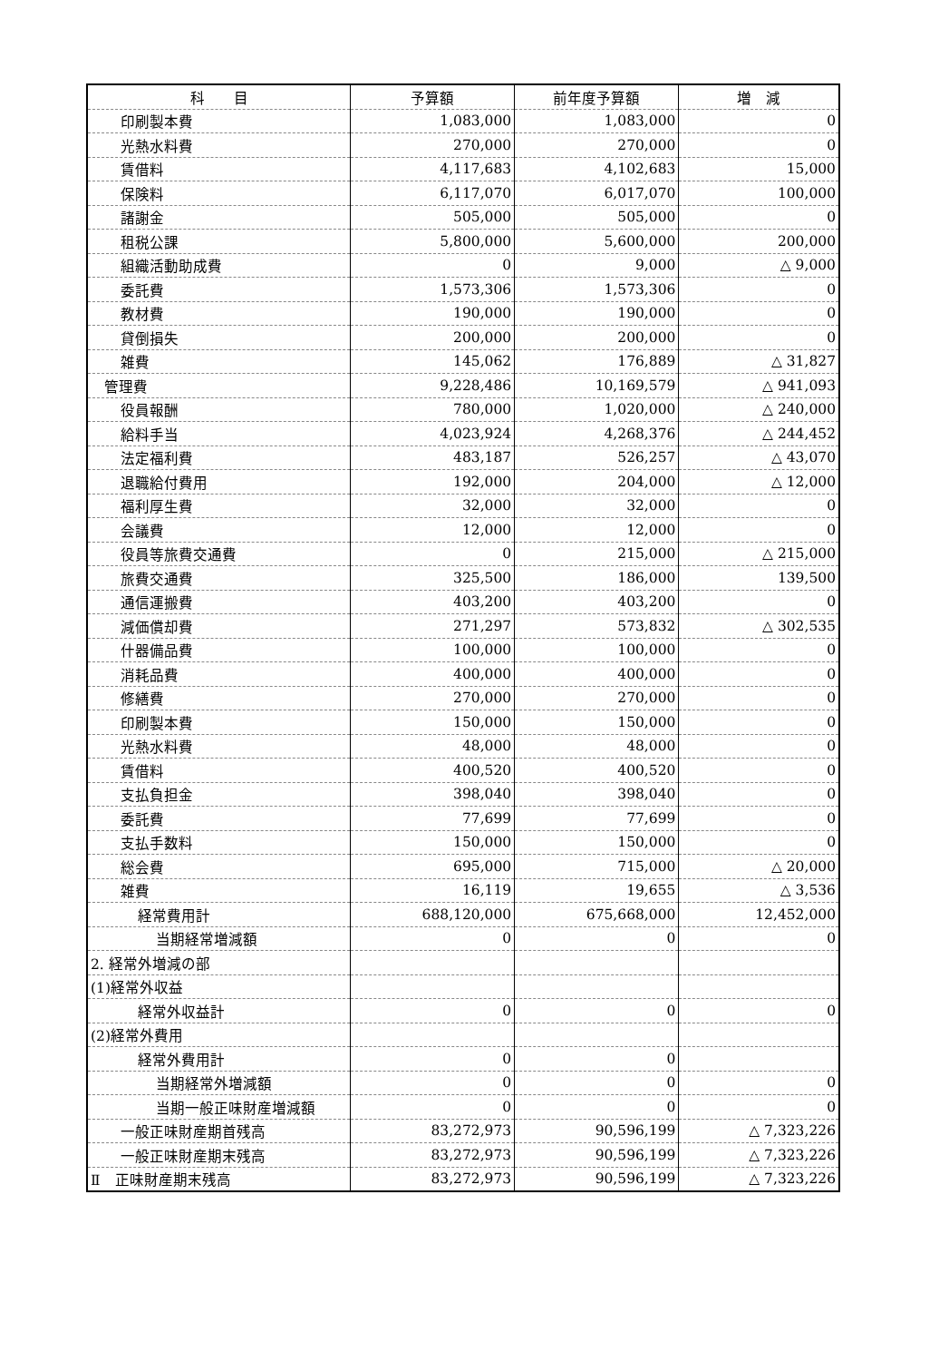| 科 目 | 予算額 | 前年度予算額 | 増 減 |
| --- | --- | --- | --- |
| 印刷製本費 | 1,083,000 | 1,083,000 | 0 |
| 光熱水料費 | 270,000 | 270,000 | 0 |
| 賃借料 | 4,117,683 | 4,102,683 | 15,000 |
| 保険料 | 6,117,070 | 6,017,070 | 100,000 |
| 諸謝金 | 505,000 | 505,000 | 0 |
| 租税公課 | 5,800,000 | 5,600,000 | 200,000 |
| 組織活動助成費 | 0 | 9,000 | △ 9,000 |
| 委託費 | 1,573,306 | 1,573,306 | 0 |
| 教材費 | 190,000 | 190,000 | 0 |
| 貸倒損失 | 200,000 | 200,000 | 0 |
| 雑費 | 145,062 | 176,889 | △ 31,827 |
| 管理費 | 9,228,486 | 10,169,579 | △ 941,093 |
| 役員報酬 | 780,000 | 1,020,000 | △ 240,000 |
| 給料手当 | 4,023,924 | 4,268,376 | △ 244,452 |
| 法定福利費 | 483,187 | 526,257 | △ 43,070 |
| 退職給付費用 | 192,000 | 204,000 | △ 12,000 |
| 福利厚生費 | 32,000 | 32,000 | 0 |
| 会議費 | 12,000 | 12,000 | 0 |
| 役員等旅費交通費 | 0 | 215,000 | △ 215,000 |
| 旅費交通費 | 325,500 | 186,000 | 139,500 |
| 通信運搬費 | 403,200 | 403,200 | 0 |
| 減価償却費 | 271,297 | 573,832 | △ 302,535 |
| 什器備品費 | 100,000 | 100,000 | 0 |
| 消耗品費 | 400,000 | 400,000 | 0 |
| 修繕費 | 270,000 | 270,000 | 0 |
| 印刷製本費 | 150,000 | 150,000 | 0 |
| 光熱水料費 | 48,000 | 48,000 | 0 |
| 賃借料 | 400,520 | 400,520 | 0 |
| 支払負担金 | 398,040 | 398,040 | 0 |
| 委託費 | 77,699 | 77,699 | 0 |
| 支払手数料 | 150,000 | 150,000 | 0 |
| 総会費 | 695,000 | 715,000 | △ 20,000 |
| 雑費 | 16,119 | 19,655 | △ 3,536 |
| 経常費用計 | 688,120,000 | 675,668,000 | 12,452,000 |
| 当期経常増減額 | 0 | 0 | 0 |
| 2. 経常外増減の部 | | | |
| (1)経常外収益 | | | |
| 経常外収益計 | 0 | 0 | 0 |
| (2)経常外費用 | | | |
| 経常外費用計 | 0 | 0 | |
| 当期経常外増減額 | 0 | 0 | 0 |
| 当期一般正味財産増減額 | 0 | 0 | 0 |
| 一般正味財産期首残高 | 83,272,973 | 90,596,199 | △ 7,323,226 |
| 一般正味財産期末残高 | 83,272,973 | 90,596,199 | △ 7,323,226 |
| Ⅱ 正味財産期末残高 | 83,272,973 | 90,596,199 | △ 7,323,226 |